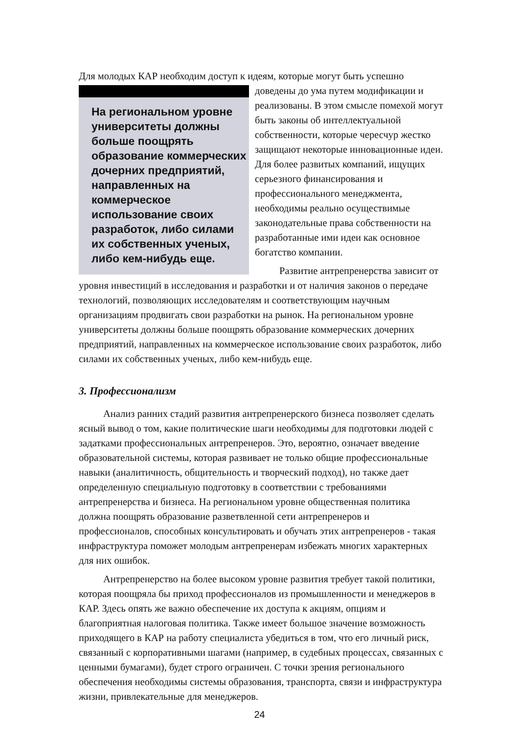Для молодых КАР необходим доступ к идеям, которые могут быть успешно
На региональном уровне университеты должны больше поощрять образование коммерческих дочерних предприятий, направленных на коммерческое использование своих разработок, либо силами их собственных ученых, либо кем-нибудь еще.
доведены до ума путем модификации и реализованы. В этом смысле помехой могут быть законы об интеллектуальной собственности, которые чересчур жестко защищают некоторые инновационные идеи. Для более развитых компаний, ищущих серьезного финансирования и профессионального менеджмента, необходимы реально осуществимые законодательные права собственности на разработанные ими идеи как основное богатство компании.
Развитие антрепренерства зависит от уровня инвестиций в исследования и разработки и от наличия законов о передаче технологий, позволяющих исследователям и соответствующим научным организациям продвигать свои разработки на рынок. На региональном уровне университеты должны больше поощрять образование коммерческих дочерних предприятий, направленных на коммерческое использование своих разработок, либо силами их собственных ученых, либо кем-нибудь еще.
3. Профессионализм
Анализ ранних стадий развития антрепренерского бизнеса позволяет сделать ясный вывод о том, какие политические шаги необходимы для подготовки людей с задатками профессиональных антрепренеров. Это, вероятно, означает введение образовательной системы, которая развивает не только общие профессиональные навыки (аналитичность, общительность и творческий подход), но также дает определенную специальную подготовку в соответствии с требованиями антрепренерства и бизнеса. На региональном уровне общественная политика должна поощрять образование разветвленной сети антрепренеров и профессионалов, способных консультировать и обучать этих антрепренеров - такая инфраструктура поможет молодым антрепренерам избежать многих характерных для них ошибок.
Антрепренерство на более высоком уровне развития требует такой политики, которая поощряла бы приход профессионалов из промышленности и менеджеров в КАР. Здесь опять же важно обеспечение их доступа к акциям, опциям и благоприятная налоговая политика. Также имеет большое значение возможность приходящего в КАР на работу специалиста убедиться в том, что его личный риск, связанный с корпоративными шагами (например, в судебных процессах, связанных с ценными бумагами), будет строго ограничен. С точки зрения регионального обеспечения необходимы системы образования, транспорта, связи и инфраструктура жизни, привлекательные для менеджеров.
24